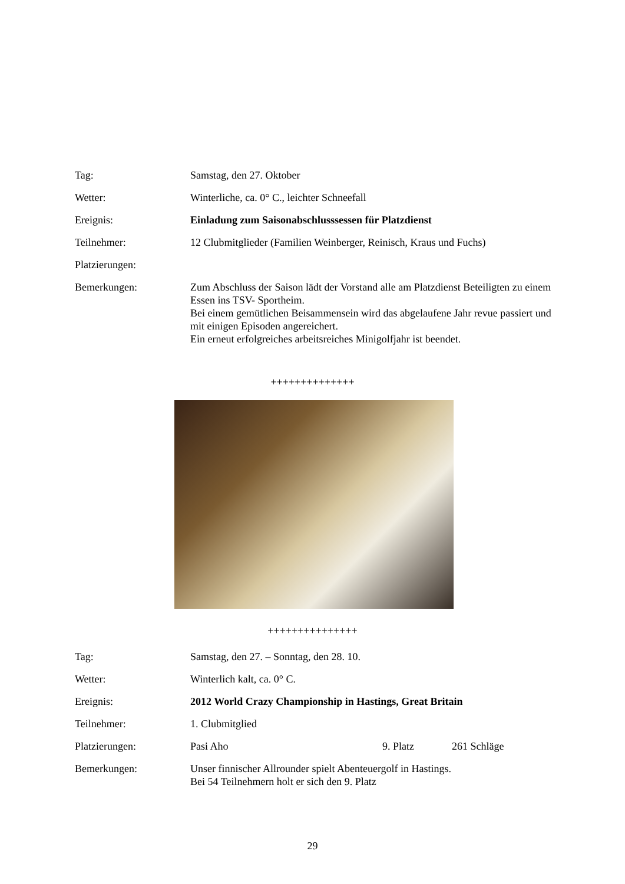Tag: Samstag, den 27. Oktober
Wetter: Winterliche, ca. 0° C., leichter Schneefall
Ereignis: Einladung zum Saisonabschlusssessen für Platzdienst
Teilnehmer: 12 Clubmitglieder (Familien Weinberger, Reinisch, Kraus und Fuchs)
Platzierungen:
Bemerkungen: Zum Abschluss der Saison lädt der Vorstand alle am Platzdienst Beteiligten zu einem Essen ins TSV- Sportheim.
Bei einem gemütlichen Beisammensein wird das abgelaufene Jahr revue passiert und mit einigen Episoden angereichert.
Ein erneut erfolgreiches arbeitsreiches Minigolfjahr ist beendet.
++++++++++++++
+++++++++++++++
Tag: Samstag, den 27. – Sonntag, den 28. 10.
Wetter: Winterlich kalt, ca. 0° C.
Ereignis: 2012 World Crazy Championship in Hastings, Great Britain
Teilnehmer: 1. Clubmitglied
Platzierungen: Pasi Aho 9. Platz 261 Schläge
Bemerkungen: Unser finnischer Allrounder spielt Abenteuergolf in Hastings.
Bei 54 Teilnehmern holt er sich den 9. Platz
29